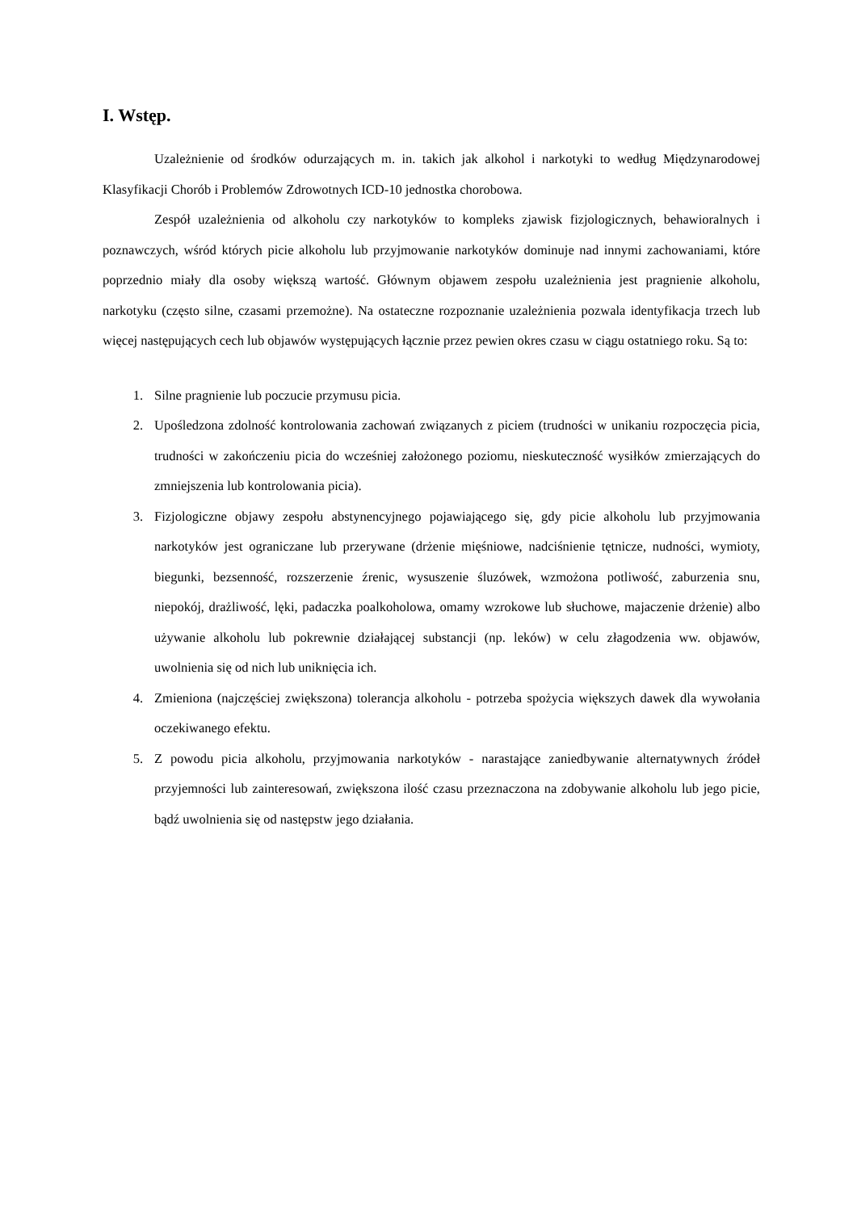I. Wstęp.
Uzależnienie od środków odurzających m. in. takich jak alkohol i narkotyki to według Międzynarodowej Klasyfikacji Chorób i Problemów Zdrowotnych ICD-10 jednostka chorobowa.
Zespół uzależnienia od alkoholu czy narkotyków to kompleks zjawisk fizjologicznych, behawioralnych i poznawczych, wśród których picie alkoholu lub przyjmowanie narkotyków dominuje nad innymi zachowaniami, które poprzednio miały dla osoby większą wartość. Głównym objawem zespołu uzależnienia jest pragnienie alkoholu, narkotyku (często silne, czasami przemożne). Na ostateczne rozpoznanie uzależnienia pozwala identyfikacja trzech lub więcej następujących cech lub objawów występujących łącznie przez pewien okres czasu w ciągu ostatniego roku. Są to:
1. Silne pragnienie lub poczucie przymusu picia.
2. Upośledzona zdolność kontrolowania zachowań związanych z piciem (trudności w unikaniu rozpoczęcia picia, trudności w zakończeniu picia do wcześniej założonego poziomu, nieskuteczność wysiłków zmierzających do zmniejszenia lub kontrolowania picia).
3. Fizjologiczne objawy zespołu abstynencyjnego pojawiającego się, gdy picie alkoholu lub przyjmowania narkotyków jest ograniczane lub przerywane (drżenie mięśniowe, nadciśnienie tętnicze, nudności, wymioty, biegunki, bezsenność, rozszerzenie źrenic, wysuszenie śluzówek, wzmożona potliwość, zaburzenia snu, niepokój, drażliwość, lęki, padaczka poalkoholowa, omamy wzrokowe lub słuchowe, majaczenie drżenie) albo używanie alkoholu lub pokrewnie działającej substancji (np. leków) w celu złagodzenia ww. objawów, uwolnienia się od nich lub uniknięcia ich.
4. Zmieniona (najczęściej zwiększona) tolerancja alkoholu - potrzeba spożycia większych dawek dla wywołania oczekiwanego efektu.
5. Z powodu picia alkoholu, przyjmowania narkotyków - narastające zaniedbywanie alternatywnych źródeł przyjemności lub zainteresowań, zwiększona ilość czasu przeznaczona na zdobywanie alkoholu lub jego picie, bądź uwolnienia się od następstw jego działania.